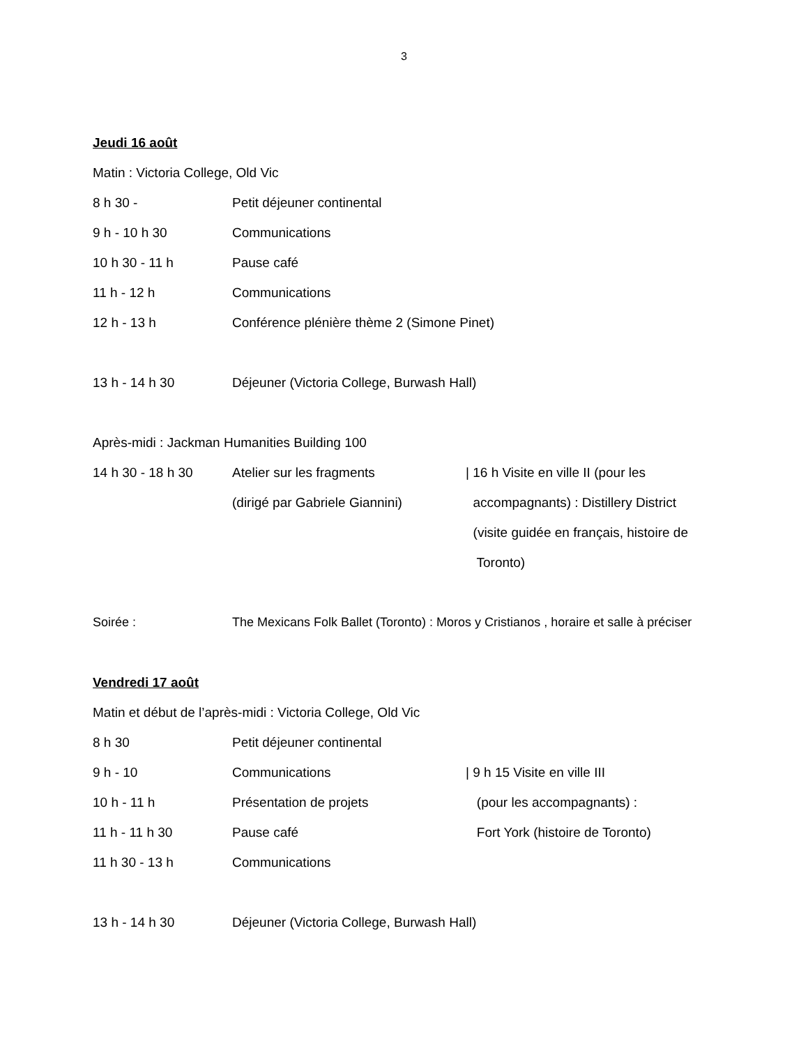3
Jeudi 16 août
Matin : Victoria College, Old Vic
8 h 30 - Petit déjeuner continental
9 h - 10 h 30 Communications
10 h 30 - 11 h Pause café
11 h - 12 h Communications
12 h - 13 h Conférence plénière thème 2 (Simone Pinet)
13 h - 14 h 30 Déjeuner (Victoria College, Burwash Hall)
Après-midi : Jackman Humanities Building 100
14 h 30 - 18 h 30 Atelier sur les fragments | 16 h Visite en ville II (pour les
(dirigé par Gabriele Giannini) accompagnants) : Distillery District
(visite guidée en français, histoire de
Toronto)
Soirée : The Mexicans Folk Ballet (Toronto) : Moros y Cristianos , horaire et salle à préciser
Vendredi 17 août
Matin et début de l’après-midi : Victoria College, Old Vic
8 h 30 Petit déjeuner continental
9 h - 10 Communications | 9 h 15 Visite en ville III
10 h - 11 h Présentation de projets (pour les accompagnants) :
11 h - 11 h 30 Pause café Fort York (histoire de Toronto)
11 h 30 - 13 h Communications
13 h - 14 h 30 Déjeuner (Victoria College, Burwash Hall)